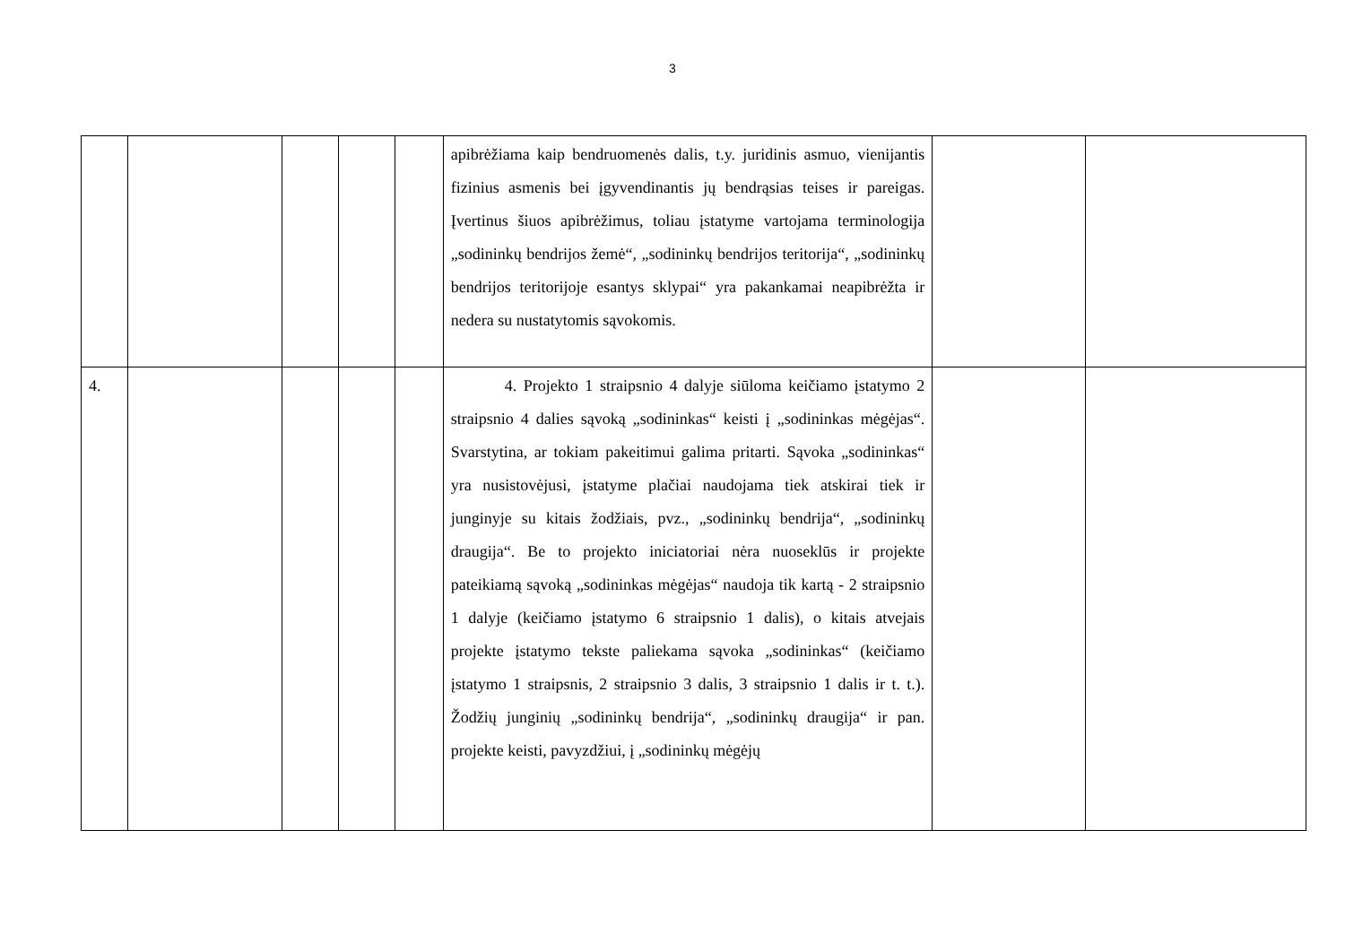3
| | | | | | apibrėžiama kaip bendruomenės dalis, t.y. juridinis asmuo, vienijantis fizinius asmenis bei įgyvendinantis jų bendrąsias teises ir pareigas. Įvertinus šiuos apibrėžimus, toliau įstatyme vartojama terminologija „sodininkų bendrijos žemė“, „sodininkų bendrijos teritorija“, „sodininkų bendrijos teritorijoje esantys sklypai“ yra pakankamai neapibrėžta ir nedera su nustatytomis sąvokomis. | | |
| 4. | | | | | 4. Projekto 1 straipsnio 4 dalyje siūloma keičiamo įstatymo 2 straipsnio 4 dalies sąvoką „sodininkas“ keisti į „sodininkas mėgėjas“. Svarstytina, ar tokiam pakeitimui galima pritarti. Sąvoka „sodininkas“ yra nusistovėjusi, įstatyme plačiai naudojama tiek atskirai tiek ir junginyje su kitais žodžiais, pvz., „sodininkų bendrija“, „sodininkų draugija“. Be to projekto iniciatoriai nėra nuoseklūs ir projekte pateikiamą sąvoką „sodininkas mėgėjas“ naudoja tik kartą - 2 straipsnio 1 dalyje (keičiamo įstatymo 6 straipsnio 1 dalis), o kitais atvejais projekte įstatymo tekste paliekama sąvoka „sodininkas“ (keičiamo įstatymo 1 straipsnis, 2 straipsnio 3 dalis, 3 straipsnio 1 dalis ir t. t.). Žodžių junginių „sodininkų bendrija“, „sodininkų draugija“ ir pan. projekte keisti, pavyzdžiui, į „sodininkų mėgėjų | | |